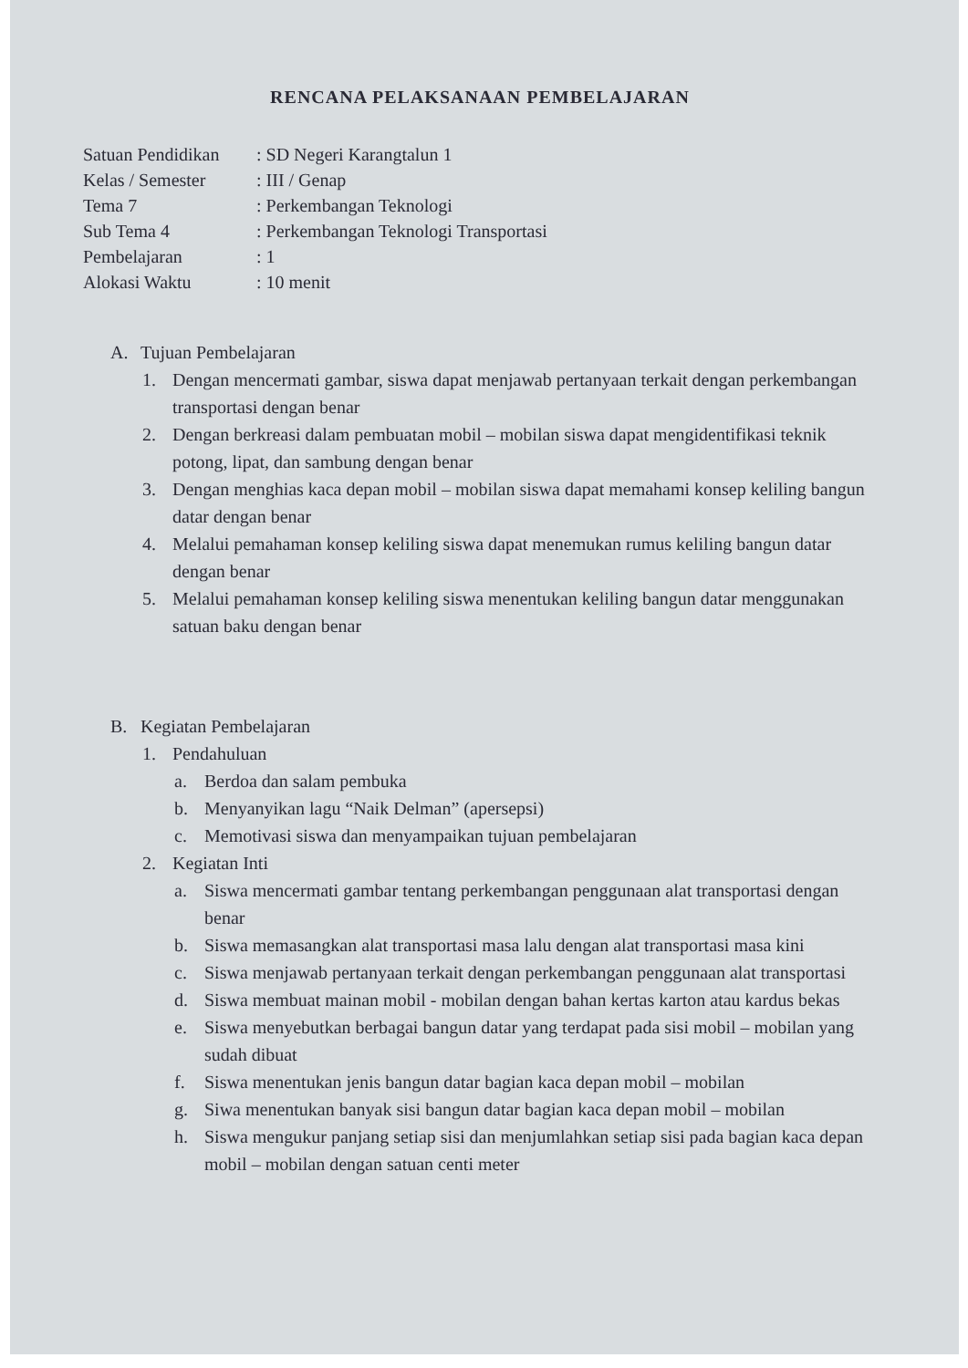RENCANA PELAKSANAAN PEMBELAJARAN
Satuan Pendidikan: SD Negeri Karangtalun 1
Kelas / Semester: III / Genap
Tema 7: Perkembangan Teknologi
Sub Tema 4: Perkembangan Teknologi Transportasi
Pembelajaran: 1
Alokasi Waktu: 10 menit
A. Tujuan Pembelajaran
1. Dengan mencermati gambar, siswa dapat menjawab pertanyaan terkait dengan perkembangan transportasi dengan benar
2. Dengan berkreasi dalam pembuatan mobil – mobilan siswa dapat mengidentifikasi teknik potong, lipat, dan sambung dengan benar
3. Dengan menghias kaca depan mobil – mobilan siswa dapat memahami konsep keliling bangun datar dengan benar
4. Melalui pemahaman konsep keliling siswa dapat menemukan rumus keliling bangun datar dengan benar
5. Melalui pemahaman konsep keliling siswa menentukan keliling bangun datar menggunakan satuan baku dengan benar
B. Kegiatan Pembelajaran
1. Pendahuluan
a. Berdoa dan salam pembuka
b. Menyanyikan lagu “Naik Delman” (apersepsi)
c. Memotivasi siswa dan menyampaikan tujuan pembelajaran
2. Kegiatan Inti
a. Siswa mencermati gambar tentang perkembangan penggunaan alat transportasi dengan benar
b. Siswa memasangkan alat transportasi masa lalu dengan alat transportasi masa kini
c. Siswa menjawab pertanyaan terkait dengan perkembangan penggunaan alat transportasi
d. Siswa membuat mainan mobil - mobilan dengan bahan kertas karton atau kardus bekas
e. Siswa menyebutkan berbagai bangun datar yang terdapat pada sisi mobil – mobilan yang sudah dibuat
f. Siswa menentukan jenis bangun datar bagian kaca depan mobil – mobilan
g. Siwa menentukan banyak sisi bangun datar bagian kaca depan mobil – mobilan
h. Siswa mengukur panjang setiap sisi dan menjumlahkan setiap sisi pada bagian kaca depan mobil – mobilan dengan satuan centi meter